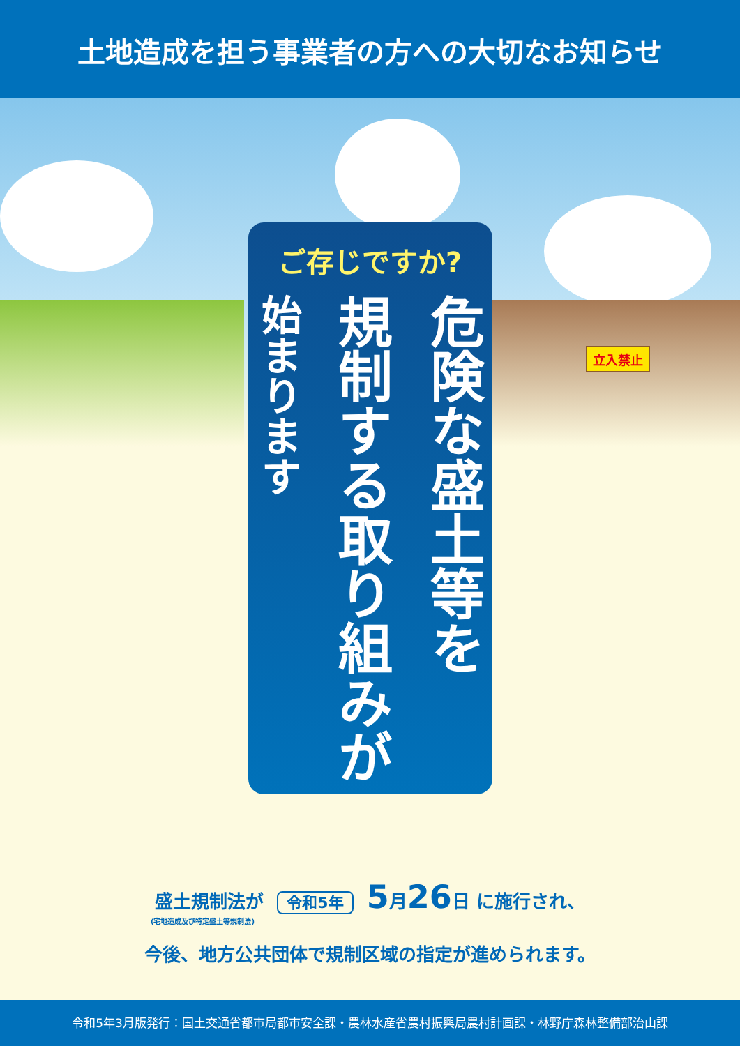土地造成を担う事業者の方への大切なお知らせ
立入禁止
ご存じですか?
危険な盛土等を
規制する取り組みが
始まります
盛土規制法が 令和5年 5月26日 に施行され、
(宅地造成及び特定盛土等規制法)
今後、地方公共団体で規制区域の指定が進められます。
令和5年3月版発行：国土交通省都市局都市安全課・農林水産省農村振興局農村計画課・林野庁森林整備部治山課